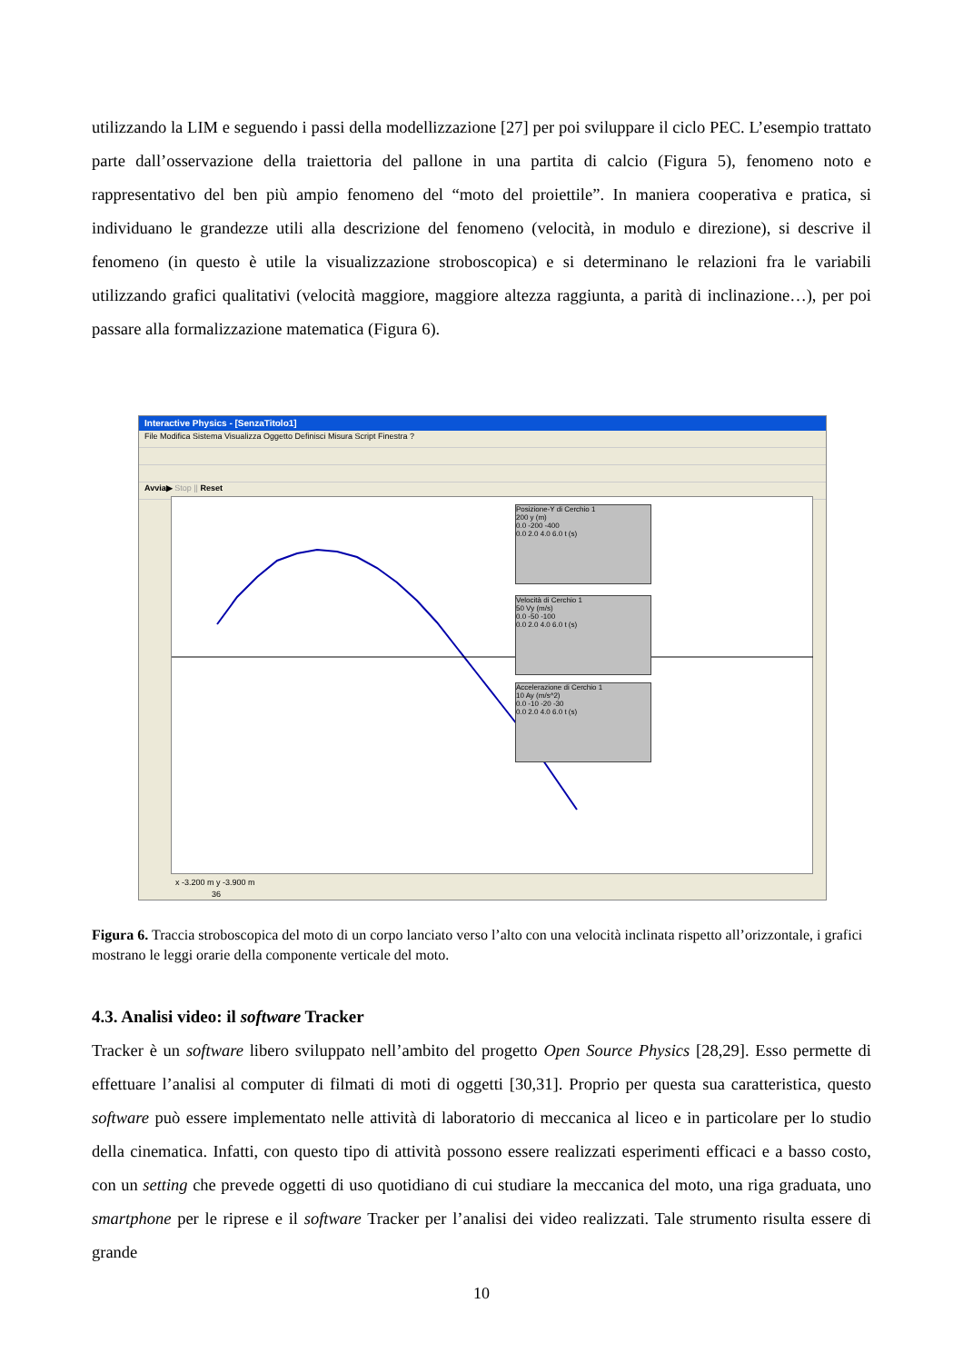utilizzando la LIM e seguendo i passi della modellizzazione [27] per poi sviluppare il ciclo PEC. L’esempio trattato parte dall’osservazione della traiettoria del pallone in una partita di calcio (Figura 5), fenomeno noto e rappresentativo del ben più ampio fenomeno del “moto del proiettile”. In maniera cooperativa e pratica, si individuano le grandezze utili alla descrizione del fenomeno (velocità, in modulo e direzione), si descrive il fenomeno (in questo è utile la visualizzazione stroboscopica) e si determinano le relazioni fra le variabili utilizzando grafici qualitativi (velocità maggiore, maggiore altezza raggiunta, a parità di inclinazione…), per poi passare alla formalizzazione matematica (Figura 6).
Interactive Physics - [SenzaTitolo1]
File Modifica Sistema Visualizza Oggetto Definisci Misura Script Finestra ?
Avvia▶ Stop || Reset
Posizione-Y di Cerchio 1
200 y (m)
0.0 -200 -400
0.0 2.0 4.0 6.0 t (s)
Velocità di Cerchio 1
50 Vy (m/s)
0.0 -50 -100
0.0 2.0 4.0 6.0 t (s)
Accelerazione di Cerchio 1
10 Ay (m/s^2)
0.0 -10 -20 -30
0.0 2.0 4.0 6.0 t (s)
x -3.200 m y -3.900 m
36
Figura 6. Traccia stroboscopica del moto di un corpo lanciato verso l’alto con una velocità inclinata rispetto all’orizzontale, i grafici mostrano le leggi orarie della componente verticale del moto.
4.3. Analisi video: il software Tracker
Tracker è un software libero sviluppato nell’ambito del progetto Open Source Physics [28,29]. Esso permette di effettuare l’analisi al computer di filmati di moti di oggetti [30,31]. Proprio per questa sua caratteristica, questo software può essere implementato nelle attività di laboratorio di meccanica al liceo e in particolare per lo studio della cinematica. Infatti, con questo tipo di attività possono essere realizzati esperimenti efficaci e a basso costo, con un setting che prevede oggetti di uso quotidiano di cui studiare la meccanica del moto, una riga graduata, uno smartphone per le riprese e il software Tracker per l’analisi dei video realizzati. Tale strumento risulta essere di grande
10